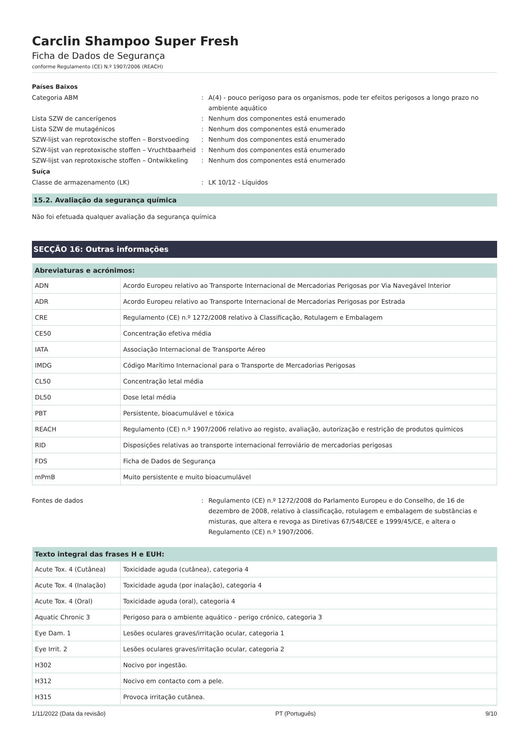Carclin Shampoo Super Fresh
Ficha de Dados de Segurança
conforme Regulamento (CE) N.º 1907/2006 (REACH)
Países Baixos
Categoria ABM : A(4) - pouco perigoso para os organismos, pode ter efeitos perigosos a longo prazo no ambiente aquático
Lista SZW de cancerígenos : Nenhum dos componentes está enumerado
Lista SZW de mutagénicos : Nenhum dos componentes está enumerado
SZW-lijst van reprotoxische stoffen – Borstvoeding
: Nenhum dos componentes está enumerado
SZW-lijst van reprotoxische stoffen – Vruchtbaarheid
: Nenhum dos componentes está enumerado
SZW-lijst van reprotoxische stoffen – Ontwikkeling
: Nenhum dos componentes está enumerado
Suíça
Classe de armazenamento (LK) : LK 10/12 - Líquidos
15.2. Avaliação da segurança química
Não foi efetuada qualquer avaliação da segurança química
SECÇÃO 16: Outras informações
| Abreviaturas e acrónimos: | |
| --- | --- |
| ADN | Acordo Europeu relativo ao Transporte Internacional de Mercadorias Perigosas por Via Navegável Interior |
| ADR | Acordo Europeu relativo ao Transporte Internacional de Mercadorias Perigosas por Estrada |
| CRE | Regulamento (CE) n.º 1272/2008 relativo à Classificação, Rotulagem e Embalagem |
| CE50 | Concentração efetiva média |
| IATA | Associação Internacional de Transporte Aéreo |
| IMDG | Código Marítimo Internacional para o Transporte de Mercadorias Perigosas |
| CL50 | Concentração letal média |
| DL50 | Dose letal média |
| PBT | Persistente, bioacumulável e tóxica |
| REACH | Regulamento (CE) n.º 1907/2006 relativo ao registo, avaliação, autorização e restrição de produtos químicos |
| RID | Disposições relativas ao transporte internacional ferroviário de mercadorias perigosas |
| FDS | Ficha de Dados de Segurança |
| mPmB | Muito persistente e muito bioacumulável |
Fontes de dados : Regulamento (CE) n.º 1272/2008 do Parlamento Europeu e do Conselho, de 16 de dezembro de 2008, relativo à classificação, rotulagem e embalagem de substâncias e misturas, que altera e revoga as Diretivas 67/548/CEE e 1999/45/CE, e altera o Regulamento (CE) n.º 1907/2006.
| Texto integral das frases H e EUH: | |
| --- | --- |
| Acute Tox. 4 (Cutânea) | Toxicidade aguda (cutânea), categoria 4 |
| Acute Tox. 4 (Inalação) | Toxicidade aguda (por inalação), categoria 4 |
| Acute Tox. 4 (Oral) | Toxicidade aguda (oral), categoria 4 |
| Aquatic Chronic 3 | Perigoso para o ambiente aquático - perigo crónico, categoria 3 |
| Eye Dam. 1 | Lesões oculares graves/irritação ocular, categoria 1 |
| Eye Irrit. 2 | Lesões oculares graves/irritação ocular, categoria 2 |
| H302 | Nocivo por ingestão. |
| H312 | Nocivo em contacto com a pele. |
| H315 | Provoca irritação cutânea. |
1/11/2022 (Data da revisão) PT (Português) 9/10